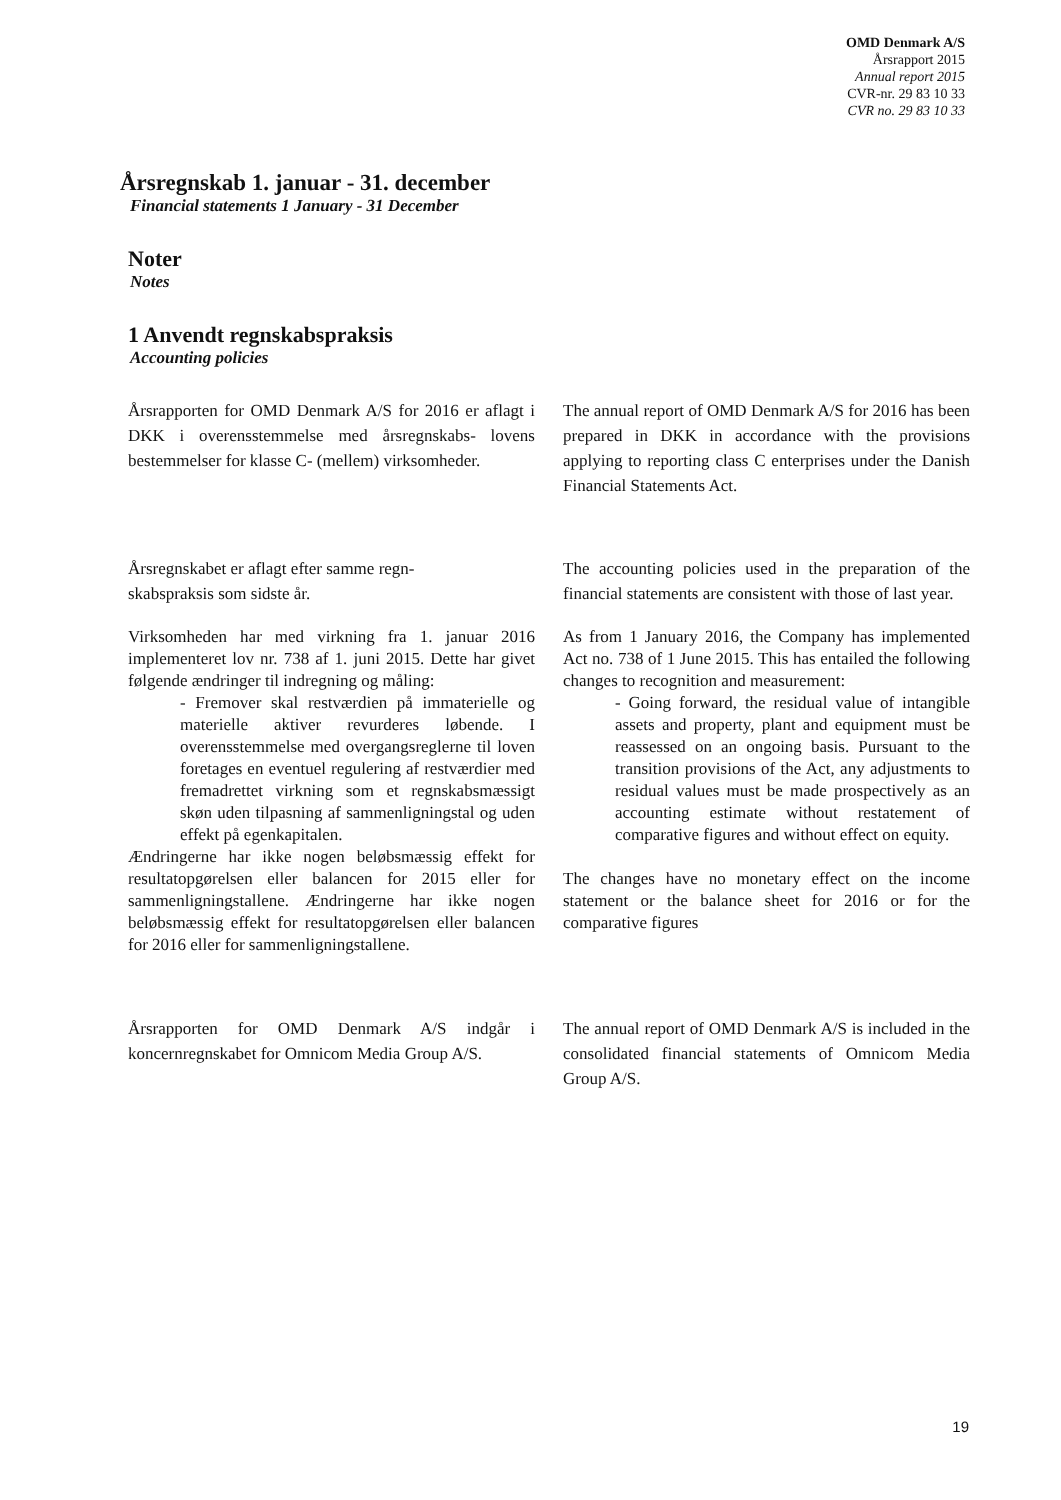OMD Denmark A/S
Årsrapport 2015
Annual report 2015
CVR-nr. 29 83 10 33
CVR no. 29 83 10 33
Årsregnskab 1. januar - 31. december
Financial statements 1 January - 31 December
Noter
Notes
1 Anvendt regnskabspraksis
Accounting policies
Årsrapporten for OMD Denmark A/S for 2016 er aflagt i DKK i overensstemmelse med årsregnskabs- lovens bestemmelser for klasse C- (mellem) virksomheder.
The annual report of OMD Denmark A/S for 2016 has been prepared in DKK in accordance with the provisions applying to reporting class C enterprises under the Danish Financial Statements Act.
Årsregnskabet er aflagt efter samme regn-
skabspraksis som sidste år.
The accounting policies used in the preparation of the financial statements are consistent with those of last year.
Virksomheden har med virkning fra 1. januar 2016 implementeret lov nr. 738 af 1. juni 2015. Dette har givet følgende ændringer til indregning og måling:
- Fremover skal restværdien på immaterielle og materielle aktiver revurderes løbende. I overensstemmelse med overgangsreglerne til loven foretages en eventuel regulering af restværdier med fremadrettet virkning som et regnskabsmæssigt skøn uden tilpasning af sammenligningstal og uden effekt på egenkapitalen.
Ændringerne har ikke nogen beløbsmæssig effekt for resultatopgørelsen eller balancen for 2015 eller for sammenligningstallene. Ændringerne har ikke nogen beløbsmæssig effekt for resultatopgørelsen eller balancen for 2016 eller for sammenligningstallene.
As from 1 January 2016, the Company has implemented Act no. 738 of 1 June 2015. This has entailed the following changes to recognition and measurement:
- Going forward, the residual value of intangible assets and property, plant and equipment must be reassessed on an ongoing basis. Pursuant to the transition provisions of the Act, any adjustments to residual values must be made prospectively as an accounting estimate without restatement of comparative figures and without effect on equity.
The changes have no monetary effect on the income statement or the balance sheet for 2016 or for the comparative figures
Årsrapporten for OMD Denmark A/S indgår i koncernregnskabet for Omnicom Media Group A/S.
The annual report of OMD Denmark A/S is included in the consolidated financial statements of Omnicom Media Group A/S.
19